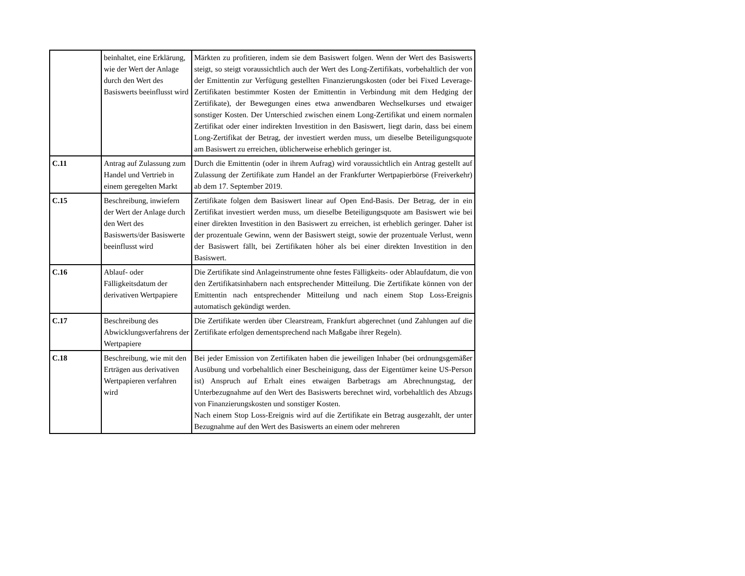| | beinhaltet, eine Erklärung, wie der Wert der Anlage durch den Wert des Basiswerts beeinflusst wird | Märkten zu profitieren, indem sie dem Basiswert folgen. Wenn der Wert des Basiswerts steigt, so steigt voraussichtlich auch der Wert des Long-Zertifikats, vorbehaltlich der von der Emittentin zur Verfügung gestellten Finanzierungskosten (oder bei Fixed Leverage-Zertifikaten bestimmter Kosten der Emittentin in Verbindung mit dem Hedging der Zertifikate), der Bewegungen eines etwa anwendbaren Wechselkurses und etwaiger sonstiger Kosten. Der Unterschied zwischen einem Long-Zertifikat und einem normalen Zertifikat oder einer indirekten Investition in den Basiswert, liegt darin, dass bei einem Long-Zertifikat der Betrag, der investiert werden muss, um dieselbe Beteiligungsquote am Basiswert zu erreichen, üblicherweise erheblich geringer ist. |
| C.11 | Antrag auf Zulassung zum Handel und Vertrieb in einem geregelten Markt | Durch die Emittentin (oder in ihrem Aufrag) wird voraussichtlich ein Antrag gestellt auf Zulassung der Zertifikate zum Handel an der Frankfurter Wertpapierbörse (Freiverkehr) ab dem 17. September 2019. |
| C.15 | Beschreibung, inwiefern der Wert der Anlage durch den Wert des Basiswerts/der Basiswerte beeinflusst wird | Zertifikate folgen dem Basiswert linear auf Open End-Basis. Der Betrag, der in ein Zertifikat investiert werden muss, um dieselbe Beteiligungsquote am Basiswert wie bei einer direkten Investition in den Basiswert zu erreichen, ist erheblich geringer. Daher ist der prozentuale Gewinn, wenn der Basiswert steigt, sowie der prozentuale Verlust, wenn der Basiswert fällt, bei Zertifikaten höher als bei einer direkten Investition in den Basiswert. |
| C.16 | Ablauf- oder Fälligkeitsdatum der derivativen Wertpapiere | Die Zertifikate sind Anlageinstrumente ohne festes Fälligkeits- oder Ablaufdatum, die von den Zertifikatsinhabern nach entsprechender Mitteilung. Die Zertifikate können von der Emittentin nach entsprechender Mitteilung und nach einem Stop Loss-Ereignis automatisch gekündigt werden. |
| C.17 | Beschreibung des Abwicklungsverfahrens der Wertpapiere | Die Zertifikate werden über Clearstream, Frankfurt abgerechnet (und Zahlungen auf die Zertifikate erfolgen dementsprechend nach Maßgabe ihrer Regeln). |
| C.18 | Beschreibung, wie mit den Erträgen aus derivativen Wertpapieren verfahren wird | Bei jeder Emission von Zertifikaten haben die jeweiligen Inhaber (bei ordnungsgemäßer Ausübung und vorbehaltlich einer Bescheinigung, dass der Eigentümer keine US-Person ist) Anspruch auf Erhalt eines etwaigen Barbetrags am Abrechnungstag, der Unterbezugnahme auf den Wert des Basiswerts berechnet wird, vorbehaltlich des Abzugs von Finanzierungskosten und sonstiger Kosten. Nach einem Stop Loss-Ereignis wird auf die Zertifikate ein Betrag ausgezahlt, der unter Bezugnahme auf den Wert des Basiswerts an einem oder mehreren |